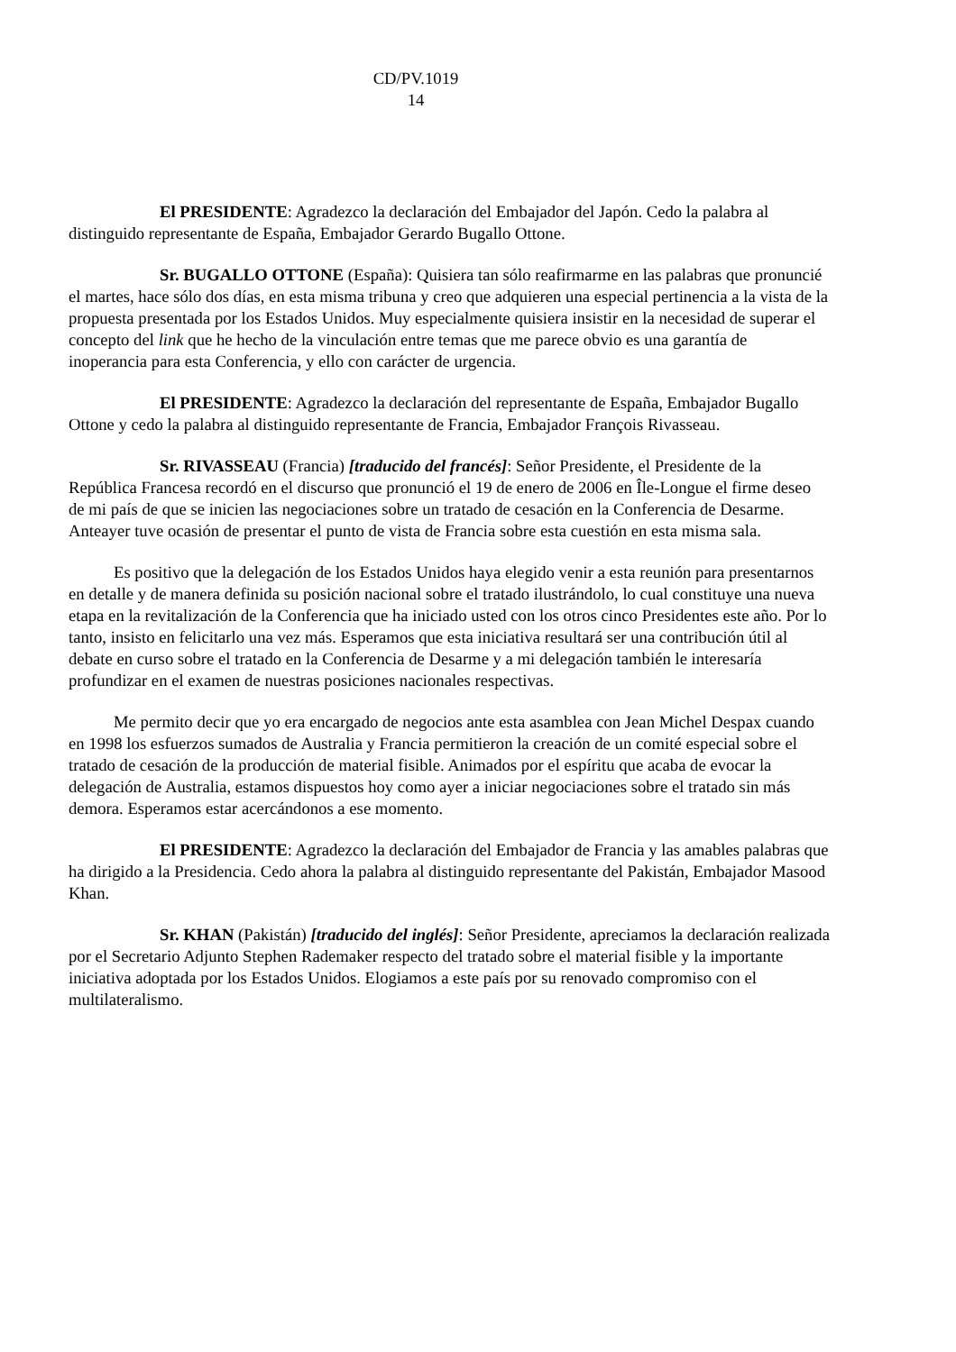CD/PV.1019
14
El PRESIDENTE: Agradezco la declaración del Embajador del Japón. Cedo la palabra al distinguido representante de España, Embajador Gerardo Bugallo Ottone.
Sr. BUGALLO OTTONE (España): Quisiera tan sólo reafirmarme en las palabras que pronuncié el martes, hace sólo dos días, en esta misma tribuna y creo que adquieren una especial pertinencia a la vista de la propuesta presentada por los Estados Unidos. Muy especialmente quisiera insistir en la necesidad de superar el concepto del link que he hecho de la vinculación entre temas que me parece obvio es una garantía de inoperancia para esta Conferencia, y ello con carácter de urgencia.
El PRESIDENTE: Agradezco la declaración del representante de España, Embajador Bugallo Ottone y cedo la palabra al distinguido representante de Francia, Embajador François Rivasseau.
Sr. RIVASSEAU (Francia) [traducido del francés]: Señor Presidente, el Presidente de la República Francesa recordó en el discurso que pronunció el 19 de enero de 2006 en Île-Longue el firme deseo de mi país de que se inicien las negociaciones sobre un tratado de cesación en la Conferencia de Desarme. Anteayer tuve ocasión de presentar el punto de vista de Francia sobre esta cuestión en esta misma sala.
Es positivo que la delegación de los Estados Unidos haya elegido venir a esta reunión para presentarnos en detalle y de manera definida su posición nacional sobre el tratado ilustrándolo, lo cual constituye una nueva etapa en la revitalización de la Conferencia que ha iniciado usted con los otros cinco Presidentes este año. Por lo tanto, insisto en felicitarlo una vez más. Esperamos que esta iniciativa resultará ser una contribución útil al debate en curso sobre el tratado en la Conferencia de Desarme y a mi delegación también le interesaría profundizar en el examen de nuestras posiciones nacionales respectivas.
Me permito decir que yo era encargado de negocios ante esta asamblea con Jean Michel Despax cuando en 1998 los esfuerzos sumados de Australia y Francia permitieron la creación de un comité especial sobre el tratado de cesación de la producción de material fisible. Animados por el espíritu que acaba de evocar la delegación de Australia, estamos dispuestos hoy como ayer a iniciar negociaciones sobre el tratado sin más demora. Esperamos estar acercándonos a ese momento.
El PRESIDENTE: Agradezco la declaración del Embajador de Francia y las amables palabras que ha dirigido a la Presidencia. Cedo ahora la palabra al distinguido representante del Pakistán, Embajador Masood Khan.
Sr. KHAN (Pakistán) [traducido del inglés]: Señor Presidente, apreciamos la declaración realizada por el Secretario Adjunto Stephen Rademaker respecto del tratado sobre el material fisible y la importante iniciativa adoptada por los Estados Unidos. Elogiamos a este país por su renovado compromiso con el multilateralismo.